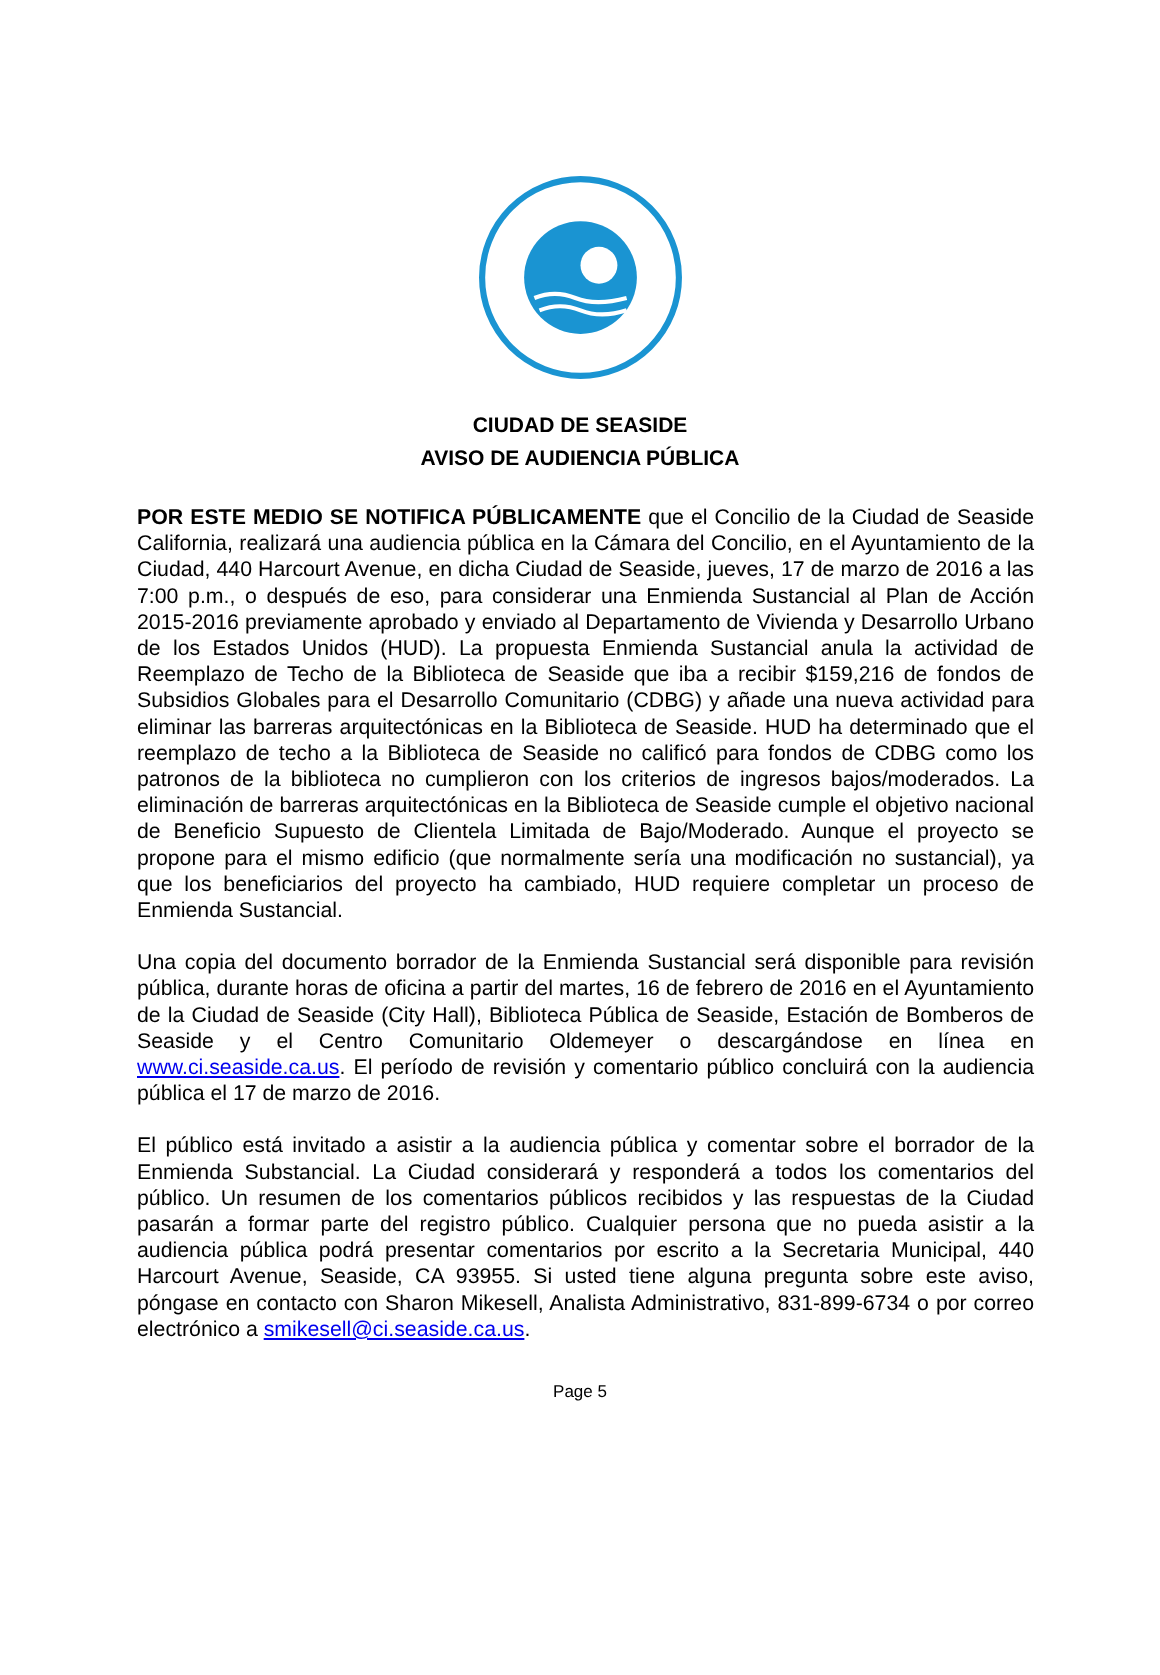CIUDAD DE SEASIDE
AVISO DE AUDIENCIA PÚBLICA
POR ESTE MEDIO SE NOTIFICA PÚBLICAMENTE que el Concilio de la Ciudad de Seaside California, realizará una audiencia pública en la Cámara del Concilio, en el Ayuntamiento de la Ciudad, 440 Harcourt Avenue, en dicha Ciudad de Seaside, jueves, 17 de marzo de 2016 a las 7:00 p.m., o después de eso, para considerar una Enmienda Sustancial al Plan de Acción 2015-2016 previamente aprobado y enviado al Departamento de Vivienda y Desarrollo Urbano de los Estados Unidos (HUD). La propuesta Enmienda Sustancial anula la actividad de Reemplazo de Techo de la Biblioteca de Seaside que iba a recibir $159,216 de fondos de Subsidios Globales para el Desarrollo Comunitario (CDBG) y añade una nueva actividad para eliminar las barreras arquitectónicas en la Biblioteca de Seaside. HUD ha determinado que el reemplazo de techo a la Biblioteca de Seaside no calificó para fondos de CDBG como los patronos de la biblioteca no cumplieron con los criterios de ingresos bajos/moderados. La eliminación de barreras arquitectónicas en la Biblioteca de Seaside cumple el objetivo nacional de Beneficio Supuesto de Clientela Limitada de Bajo/Moderado. Aunque el proyecto se propone para el mismo edificio (que normalmente sería una modificación no sustancial), ya que los beneficiarios del proyecto ha cambiado, HUD requiere completar un proceso de Enmienda Sustancial.
Una copia del documento borrador de la Enmienda Sustancial será disponible para revisión pública, durante horas de oficina a partir del martes, 16 de febrero de 2016 en el Ayuntamiento de la Ciudad de Seaside (City Hall), Biblioteca Pública de Seaside, Estación de Bomberos de Seaside y el Centro Comunitario Oldemeyer o descargándose en línea en www.ci.seaside.ca.us. El período de revisión y comentario público concluirá con la audiencia pública el 17 de marzo de 2016.
El público está invitado a asistir a la audiencia pública y comentar sobre el borrador de la Enmienda Substancial. La Ciudad considerará y responderá a todos los comentarios del público. Un resumen de los comentarios públicos recibidos y las respuestas de la Ciudad pasarán a formar parte del registro público. Cualquier persona que no pueda asistir a la audiencia pública podrá presentar comentarios por escrito a la Secretaria Municipal, 440 Harcourt Avenue, Seaside, CA 93955. Si usted tiene alguna pregunta sobre este aviso, póngase en contacto con Sharon Mikesell, Analista Administrativo, 831-899-6734 o por correo electrónico a smikesell@ci.seaside.ca.us.
Page 5